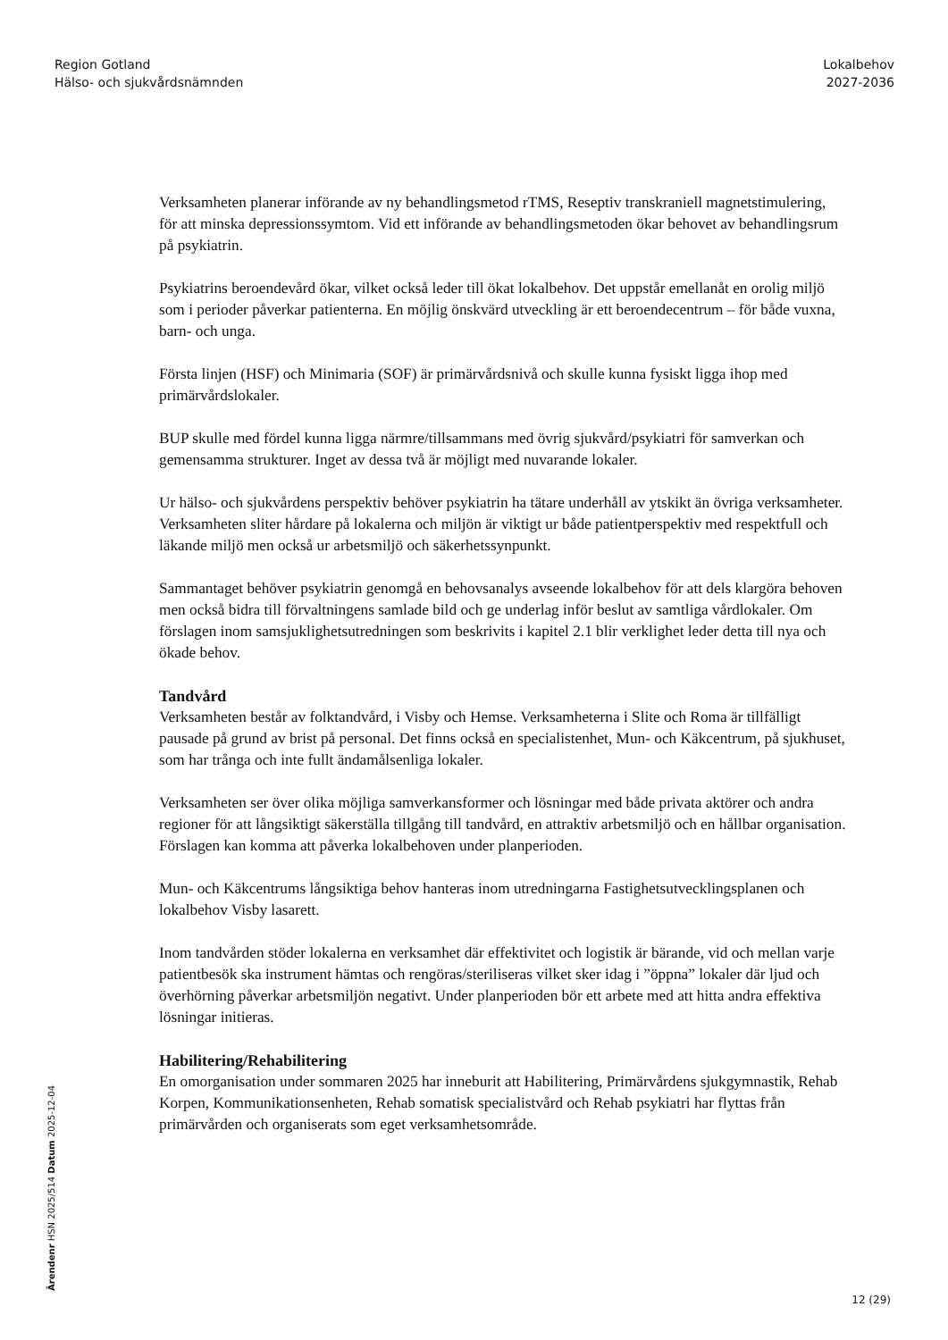Region Gotland
Hälso- och sjukvårdsnämnden
Lokalbehov
2027-2036
Verksamheten planerar införande av ny behandlingsmetod rTMS, Reseptiv transkraniell magnetstimulering, för att minska depressionssymtom. Vid ett införande av behandlingsmetoden ökar behovet av behandlingsrum på psykiatrin.
Psykiatrins beroendevård ökar, vilket också leder till ökat lokalbehov. Det uppstår emellanåt en orolig miljö som i perioder påverkar patienterna. En möjlig önskvärd utveckling är ett beroendecentrum – för både vuxna, barn- och unga.
Första linjen (HSF) och Minimaria (SOF) är primärvårdsnivå och skulle kunna fysiskt ligga ihop med primärvårdslokaler.
BUP skulle med fördel kunna ligga närmre/tillsammans med övrig sjukvård/psykiatri för samverkan och gemensamma strukturer. Inget av dessa två är möjligt med nuvarande lokaler.
Ur hälso- och sjukvårdens perspektiv behöver psykiatrin ha tätare underhåll av ytskikt än övriga verksamheter. Verksamheten sliter hårdare på lokalerna och miljön är viktigt ur både patientperspektiv med respektfull och läkande miljö men också ur arbetsmiljö och säkerhetssynpunkt.
Sammantaget behöver psykiatrin genomgå en behovsanalys avseende lokalbehov för att dels klargöra behoven men också bidra till förvaltningens samlade bild och ge underlag inför beslut av samtliga vårdlokaler. Om förslagen inom samsjuklighetsutredningen som beskrivits i kapitel 2.1 blir verklighet leder detta till nya och ökade behov.
Tandvård
Verksamheten består av folktandvård, i Visby och Hemse. Verksamheterna i Slite och Roma är tillfälligt pausade på grund av brist på personal. Det finns också en specialistenhet, Mun- och Käkcentrum, på sjukhuset, som har trånga och inte fullt ändamålsenliga lokaler.
Verksamheten ser över olika möjliga samverkansformer och lösningar med både privata aktörer och andra regioner för att långsiktigt säkerställa tillgång till tandvård, en attraktiv arbetsmiljö och en hållbar organisation. Förslagen kan komma att påverka lokalbehoven under planperioden.
Mun- och Käkcentrums långsiktiga behov hanteras inom utredningarna Fastighetsutvecklingsplanen och lokalbehov Visby lasarett.
Inom tandvården stöder lokalerna en verksamhet där effektivitet och logistik är bärande, vid och mellan varje patientbesök ska instrument hämtas och rengöras/steriliseras vilket sker idag i ”öppna” lokaler där ljud och överhörning påverkar arbetsmiljön negativt. Under planperioden bör ett arbete med att hitta andra effektiva lösningar initieras.
Habilitering/Rehabilitering
En omorganisation under sommaren 2025 har inneburit att Habilitering, Primärvårdens sjukgymnastik, Rehab Korpen, Kommunikationsenheten, Rehab somatisk specialistvård och Rehab psykiatri har flyttas från primärvården och organiserats som eget verksamhetsområde.
Ärendenr HSN 2025/514 Datum 2025-12-04 12 (29)